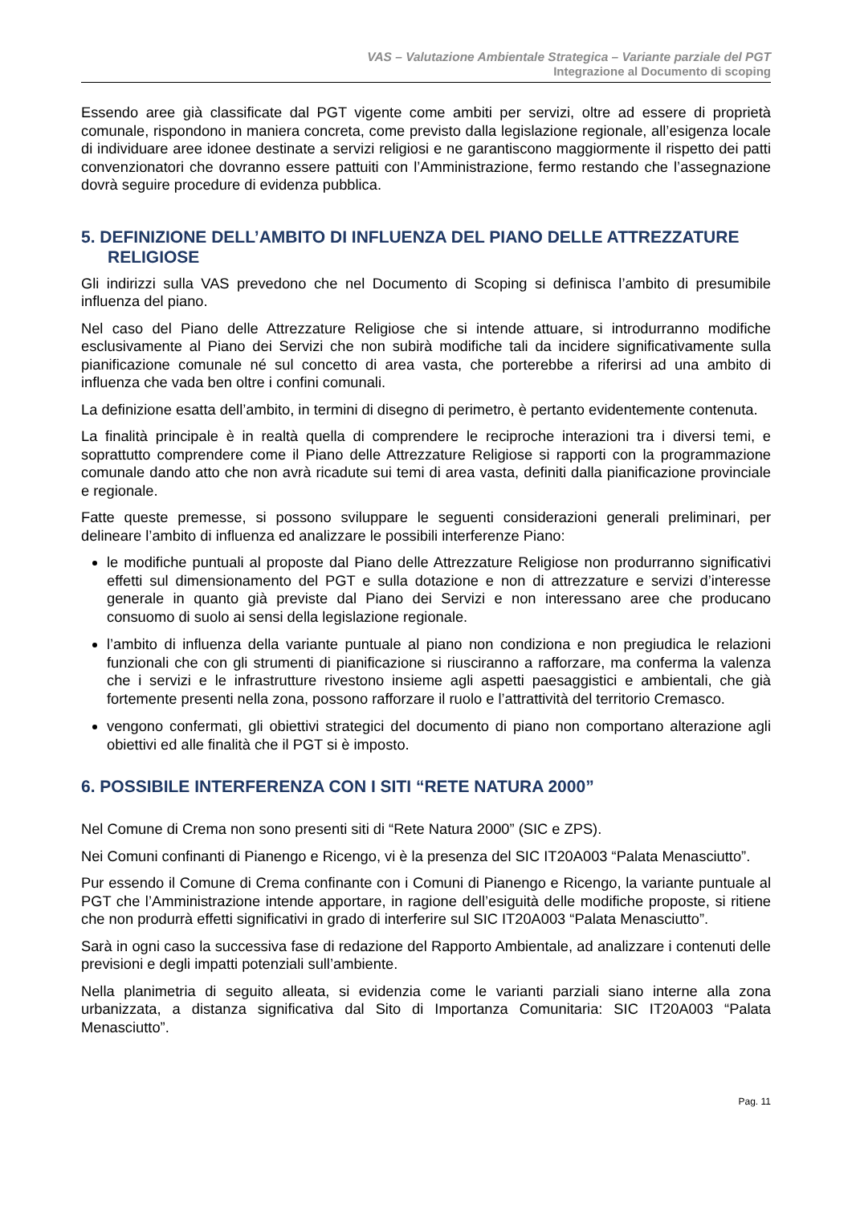VAS – Valutazione Ambientale Strategica – Variante parziale del PGT
Integrazione al Documento di scoping
Essendo aree già classificate dal PGT vigente come ambiti per servizi, oltre ad essere di proprietà comunale, rispondono in maniera concreta, come previsto dalla legislazione regionale, all’esigenza locale di individuare aree idonee destinate a servizi religiosi e ne garantiscono maggiormente il rispetto dei patti convenzionatori che dovranno essere pattuiti con l’Amministrazione, fermo restando che l’assegnazione dovrà seguire procedure di evidenza pubblica.
5. DEFINIZIONE DELL’AMBITO DI INFLUENZA DEL PIANO DELLE ATTREZZATURE RELIGIOSE
Gli indirizzi sulla VAS prevedono che nel Documento di Scoping si definisca l’ambito di presumibile influenza del piano.
Nel caso del Piano delle Attrezzature Religiose che si intende attuare, si introdurranno modifiche esclusivamente al Piano dei Servizi che non subirà modifiche tali da incidere significativamente sulla pianificazione comunale né sul concetto di area vasta, che porterebbe a riferirsi ad una ambito di influenza che vada ben oltre i confini comunali.
La definizione esatta dell’ambito, in termini di disegno di perimetro, è pertanto evidentemente contenuta.
La finalità principale è in realtà quella di comprendere le reciproche interazioni tra i diversi temi, e soprattutto comprendere come il Piano delle Attrezzature Religiose si rapporti con la programmazione comunale dando atto che non avrà ricadute sui temi di area vasta, definiti dalla pianificazione provinciale e regionale.
Fatte queste premesse, si possono sviluppare le seguenti considerazioni generali preliminari, per delineare l’ambito di influenza ed analizzare le possibili interferenze Piano:
le modifiche puntuali al proposte dal Piano delle Attrezzature Religiose non produrranno significativi effetti sul dimensionamento del PGT e sulla dotazione e non di attrezzature e servizi d’interesse generale in quanto già previste dal Piano dei Servizi e non interessano aree che producano consuomo di suolo ai sensi della legislazione regionale.
l’ambito di influenza della variante puntuale al piano non condiziona e non pregiudica le relazioni funzionali che con gli strumenti di pianificazione si riusciranno a rafforzare, ma conferma la valenza che i servizi e le infrastrutture rivestono insieme agli aspetti paesaggistici e ambientali, che già fortemente presenti nella zona, possono rafforzare il ruolo e l’attrattività del territorio Cremasco.
vengono confermati, gli obiettivi strategici del documento di piano non comportano alterazione agli obiettivi ed alle finalità che il PGT si è imposto.
6. POSSIBILE INTERFERENZA CON I SITI “RETE NATURA 2000”
Nel Comune di Crema non sono presenti siti di “Rete Natura 2000” (SIC e ZPS).
Nei Comuni confinanti di Pianengo e Ricengo, vi è la presenza del SIC IT20A003 “Palata Menasciutto”.
Pur essendo il Comune di Crema confinante con i Comuni di Pianengo e Ricengo, la variante puntuale al PGT che l’Amministrazione intende apportare, in ragione dell’esiguità delle modifiche proposte, si ritiene che non produrrà effetti significativi in grado di interferire sul SIC IT20A003 “Palata Menasciutto”.
Sarà in ogni caso la successiva fase di redazione del Rapporto Ambientale, ad analizzare i contenuti delle previsioni e degli impatti potenziali sull’ambiente.
Nella planimetria di seguito alleata, si evidenzia come le varianti parziali siano interne alla zona urbanizzata, a distanza significativa dal Sito di Importanza Comunitaria: SIC IT20A003 “Palata Menasciutto”.
Pag. 11